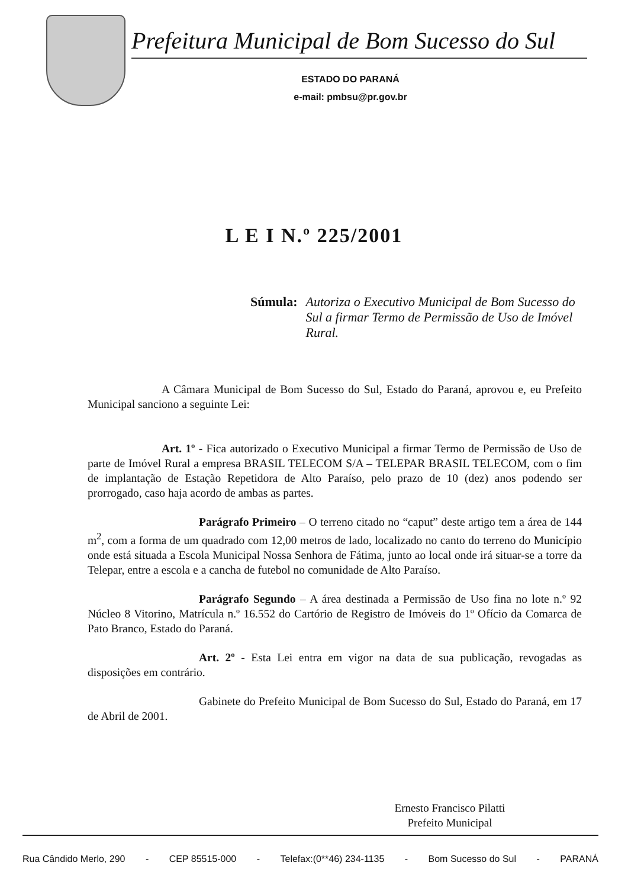Prefeitura Municipal de Bom Sucesso do Sul
ESTADO DO PARANÁ
e-mail: pmbsu@pr.gov.br
L E I N.º 225/2001
Súmula: Autoriza o Executivo Municipal de Bom Sucesso do Sul a firmar Termo de Permissão de Uso de Imóvel Rural.
A Câmara Municipal de Bom Sucesso do Sul, Estado do Paraná, aprovou e, eu Prefeito Municipal sanciono a seguinte Lei:
Art. 1º - Fica autorizado o Executivo Municipal a firmar Termo de Permissão de Uso de parte de Imóvel Rural a empresa BRASIL TELECOM S/A – TELEPAR BRASIL TELECOM, com o fim de implantação de Estação Repetidora de Alto Paraíso, pelo prazo de 10 (dez) anos podendo ser prorrogado, caso haja acordo de ambas as partes.
Parágrafo Primeiro – O terreno citado no “caput” deste artigo tem a área de 144 m<sup>2</sup>, com a forma de um quadrado com 12,00 metros de lado, localizado no canto do terreno do Município onde está situada a Escola Municipal Nossa Senhora de Fátima, junto ao local onde irá situar-se a torre da Telepar, entre a escola e a cancha de futebol no comunidade de Alto Paraíso.
Parágrafo Segundo – A área destinada a Permissão de Uso fina no lote n.º 92 Núcleo 8 Vitorino, Matrícula n.º 16.552 do Cartório de Registro de Imóveis do 1º Ofício da Comarca de Pato Branco, Estado do Paraná.
Art. 2º - Esta Lei entra em vigor na data de sua publicação, revogadas as disposições em contrário.
Gabinete do Prefeito Municipal de Bom Sucesso do Sul, Estado do Paraná, em 17 de Abril de 2001.
Ernesto Francisco Pilatti
Prefeito Municipal
Rua Cândido Merlo, 290 - CEP 85515-000 - Telefax:(0**46) 234-1135 - Bom Sucesso do Sul - PARANÁ